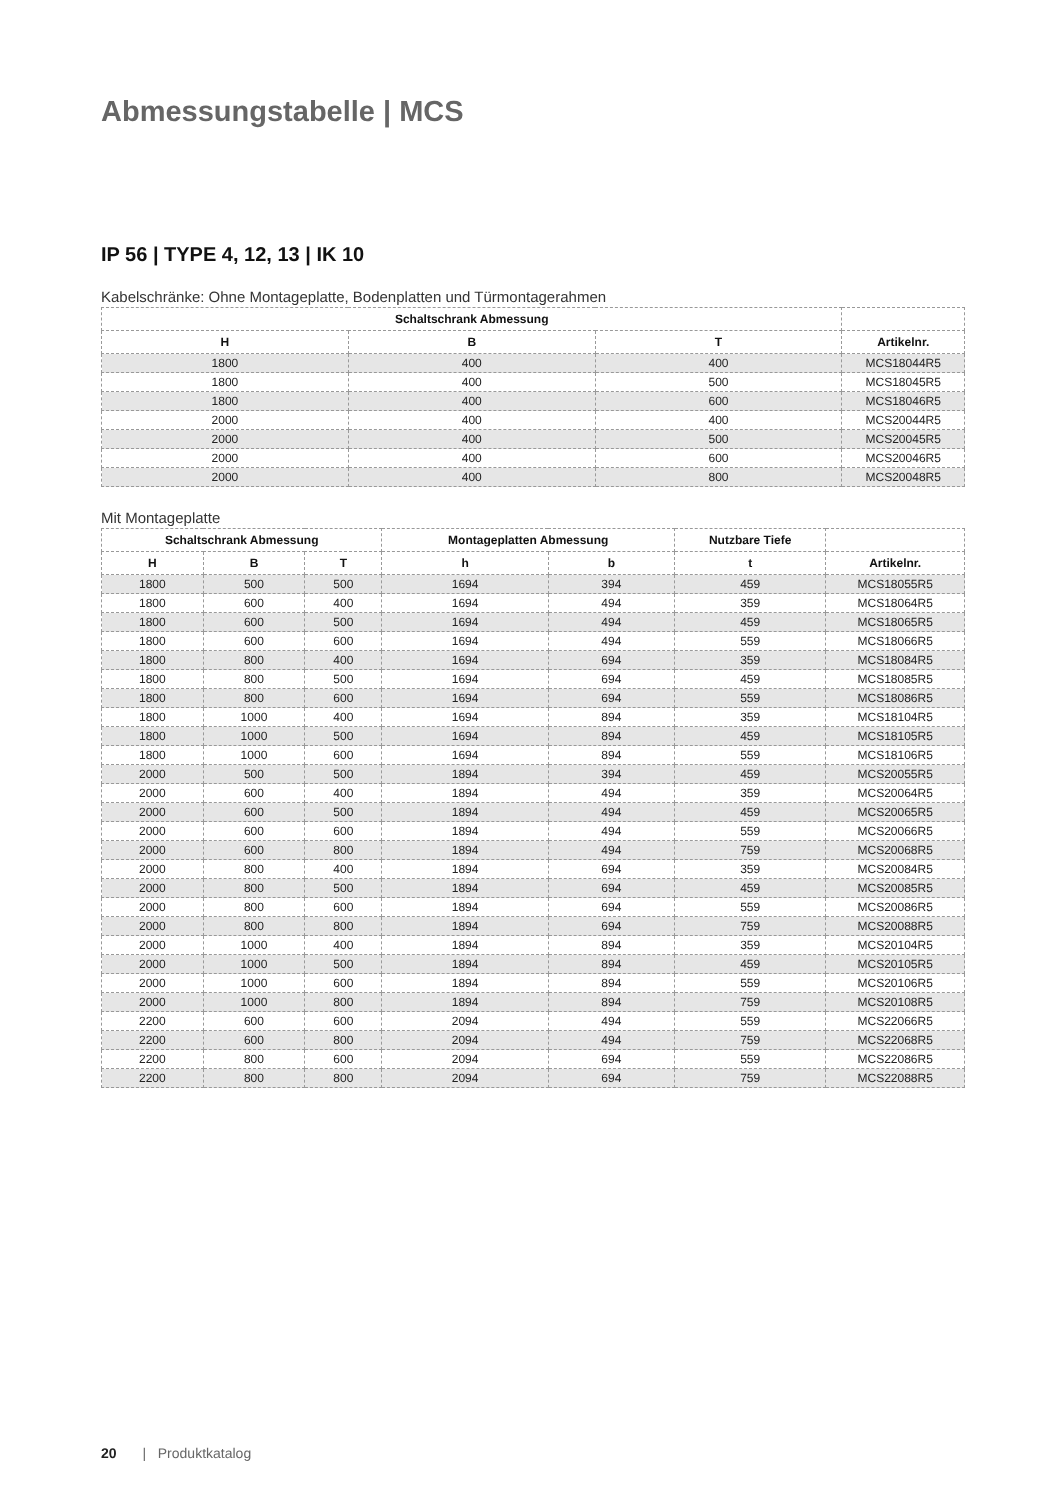Abmessungstabelle | MCS
IP 56 | TYPE 4, 12, 13 | IK 10
Kabelschränke: Ohne Montageplatte, Bodenplatten und Türmontagerahmen
| Schaltschrank Abmessung | | | |
| --- | --- | --- | --- |
| H | B | T | Artikelnr. |
| 1800 | 400 | 400 | MCS18044R5 |
| 1800 | 400 | 500 | MCS18045R5 |
| 1800 | 400 | 600 | MCS18046R5 |
| 2000 | 400 | 400 | MCS20044R5 |
| 2000 | 400 | 500 | MCS20045R5 |
| 2000 | 400 | 600 | MCS20046R5 |
| 2000 | 400 | 800 | MCS20048R5 |
Mit Montageplatte
| Schaltschrank Abmessung | | | Montageplatten Abmessung | | Nutzbare Tiefe | |
| --- | --- | --- | --- | --- | --- | --- |
| H | B | T | h | b | t | Artikelnr. |
| 1800 | 500 | 500 | 1694 | 394 | 459 | MCS18055R5 |
| 1800 | 600 | 400 | 1694 | 494 | 359 | MCS18064R5 |
| 1800 | 600 | 500 | 1694 | 494 | 459 | MCS18065R5 |
| 1800 | 600 | 600 | 1694 | 494 | 559 | MCS18066R5 |
| 1800 | 800 | 400 | 1694 | 694 | 359 | MCS18084R5 |
| 1800 | 800 | 500 | 1694 | 694 | 459 | MCS18085R5 |
| 1800 | 800 | 600 | 1694 | 694 | 559 | MCS18086R5 |
| 1800 | 1000 | 400 | 1694 | 894 | 359 | MCS18104R5 |
| 1800 | 1000 | 500 | 1694 | 894 | 459 | MCS18105R5 |
| 1800 | 1000 | 600 | 1694 | 894 | 559 | MCS18106R5 |
| 2000 | 500 | 500 | 1894 | 394 | 459 | MCS20055R5 |
| 2000 | 600 | 400 | 1894 | 494 | 359 | MCS20064R5 |
| 2000 | 600 | 500 | 1894 | 494 | 459 | MCS20065R5 |
| 2000 | 600 | 600 | 1894 | 494 | 559 | MCS20066R5 |
| 2000 | 600 | 800 | 1894 | 494 | 759 | MCS20068R5 |
| 2000 | 800 | 400 | 1894 | 694 | 359 | MCS20084R5 |
| 2000 | 800 | 500 | 1894 | 694 | 459 | MCS20085R5 |
| 2000 | 800 | 600 | 1894 | 694 | 559 | MCS20086R5 |
| 2000 | 800 | 800 | 1894 | 694 | 759 | MCS20088R5 |
| 2000 | 1000 | 400 | 1894 | 894 | 359 | MCS20104R5 |
| 2000 | 1000 | 500 | 1894 | 894 | 459 | MCS20105R5 |
| 2000 | 1000 | 600 | 1894 | 894 | 559 | MCS20106R5 |
| 2000 | 1000 | 800 | 1894 | 894 | 759 | MCS20108R5 |
| 2200 | 600 | 600 | 2094 | 494 | 559 | MCS22066R5 |
| 2200 | 600 | 800 | 2094 | 494 | 759 | MCS22068R5 |
| 2200 | 800 | 600 | 2094 | 694 | 559 | MCS22086R5 |
| 2200 | 800 | 800 | 2094 | 694 | 759 | MCS22088R5 |
20 | Produktkatalog